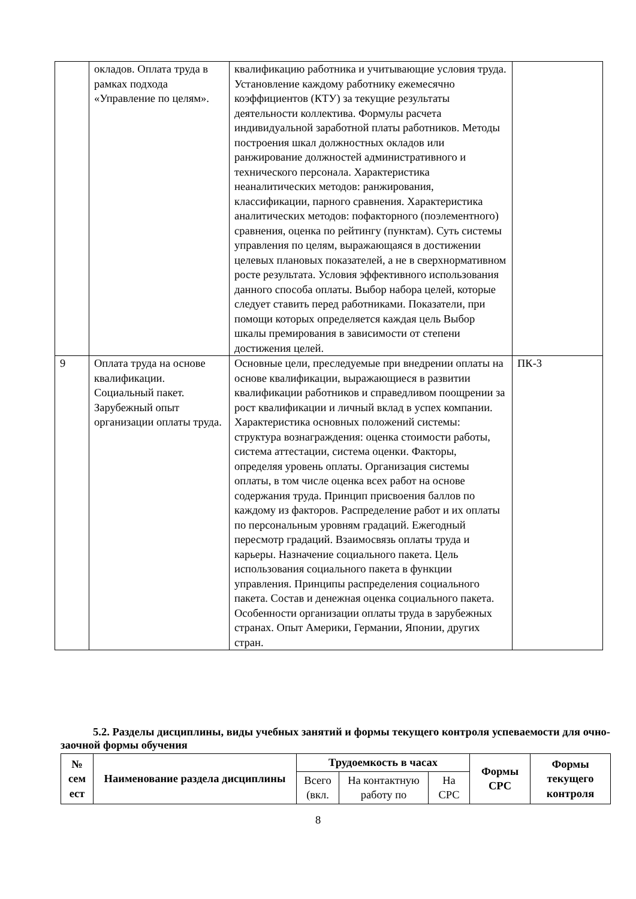| | окладов. Оплата труда в рамках подхода «Управление по целям». | квалификацию работника и учитывающие условия труда. Установление каждому работнику ежемесячно коэффициентов (КТУ) за текущие результаты деятельности коллектива. Формулы расчета индивидуальной заработной платы работников. Методы построения шкал должностных окладов или ранжирование должностей административного и технического персонала. Характеристика неаналитических методов: ранжирования, классификации, парного сравнения. Характеристика аналитических методов: пофакторного (поэлементного) сравнения, оценка по рейтингу (пунктам). Суть системы управления по целям, выражающаяся в достижении целевых плановых показателей, а не в сверхнормативном росте результата. Условия эффективного использования данного способа оплаты. Выбор набора целей, которые следует ставить перед работниками. Показатели, при помощи которых определяется каждая цель Выбор шкалы премирования в зависимости от степени достижения целей. | |
| 9 | Оплата труда на основе квалификации. Социальный пакет. Зарубежный опыт организации оплаты труда. | Основные цели, преследуемые при внедрении оплаты на основе квалификации, выражающиеся в развитии квалификации работников и справедливом поощрении за рост квалификации и личный вклад в успех компании. Характеристика основных положений системы: структура вознаграждения: оценка стоимости работы, система аттестации, система оценки. Факторы, определяя уровень оплаты. Организация системы оплаты, в том числе оценка всех работ на основе содержания труда. Принцип присвоения баллов по каждому из факторов. Распределение работ и их оплаты по персональным уровням градаций. Ежегодный пересмотр градаций. Взаимосвязь оплаты труда и карьеры. Назначение социального пакета. Цель использования социального пакета в функции управления. Принципы распределения социального пакета. Состав и денежная оценка социального пакета. Особенности организации оплаты труда в зарубежных странах. Опыт Америки, Германии, Японии, других стран. | ПК-3 |
5.2. Разделы дисциплины, виды учебных занятий и формы текущего контроля успеваемости для очно-заочной формы обучения
| № сем ест | Наименование раздела дисциплины | Трудоемкость в часах | | | Формы СРС | Формы текущего контроля |
| --- | --- | --- | --- | --- | --- | --- |
| | | Всего (вкл. | На контактную работу по | На СРС | | |
8